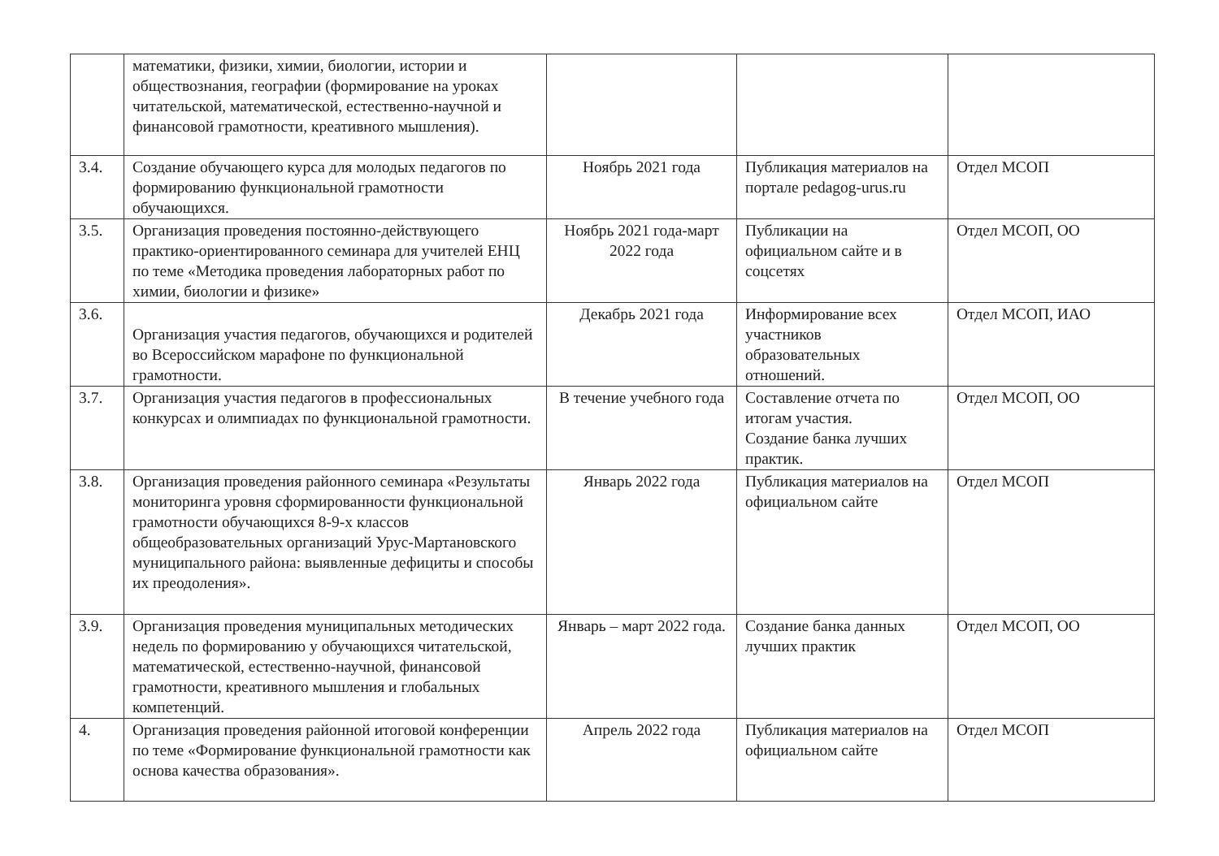| | математики, физики, химии, биологии, истории и обществознания, географии (формирование на уроках читательской, математической, естественно-научной и финансовой грамотности, креативного мышления). | | | |
| 3.4. | Создание обучающего курса для молодых педагогов по формированию функциональной грамотности обучающихся. | Ноябрь 2021 года | Публикация материалов на портале pedagog-urus.ru | Отдел МСОП |
| 3.5. | Организация проведения постоянно-действующего практико-ориентированного семинара для учителей ЕНЦ по теме «Методика проведения лабораторных работ по химии, биологии и физике» | Ноябрь 2021 года-март 2022 года | Публикации на официальном сайте и в соцсетях | Отдел МСОП, ОО |
| 3.6. | Организация участия педагогов, обучающихся и родителей во Всероссийском марафоне по функциональной грамотности. | Декабрь 2021 года | Информирование всех участников образовательных отношений. | Отдел МСОП, ИАО |
| 3.7. | Организация участия педагогов в профессиональных конкурсах и олимпиадах по функциональной грамотности. | В течение учебного года | Составление отчета по итогам участия. Создание банка лучших практик. | Отдел МСОП, ОО |
| 3.8. | Организация проведения районного семинара «Результаты мониторинга уровня сформированности функциональной грамотности обучающихся 8-9-х классов общеобразовательных организаций Урус-Мартановского муниципального района: выявленные дефициты и способы их преодоления». | Январь 2022 года | Публикация материалов на официальном сайте | Отдел МСОП |
| 3.9. | Организация проведения муниципальных методических недель по формированию у обучающихся читательской, математической, естественно-научной, финансовой грамотности, креативного мышления и глобальных компетенций. | Январь – март 2022 года. | Создание банка данных лучших практик | Отдел МСОП, ОО |
| 4. | Организация проведения районной итоговой конференции по теме «Формирование функциональной грамотности как основа качества образования». | Апрель 2022 года | Публикация материалов на официальном сайте | Отдел МСОП |